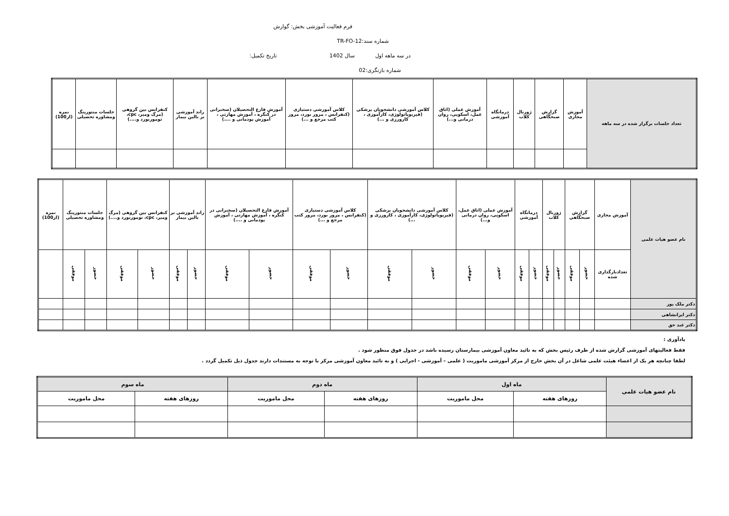فرم فعالیت آموزشی بخش: گوارش
شماره سند:TR-FO-12
در سه ماهه اول سال 1402 تاریخ تکمیل:
شماره بازنگری:02
| تعداد جلسات برگزار شده در سه ماهه | آموزش مجازی | گزارش صبحگاهی | ژورنال کلاب | درمانگاه آموزشی | آموزش عملی (اتاق عمل، اسکوپی، روان درمانی و...) | کلاس آموزشی دانشجویان پزشکی (فیزیوپاتولوژی، کارآموزی ، کارورزی و ...) | کلاس آموزشی دستیاری (کنفرانس ، مرور بورد، مرور کتب مرجع و ...) | آموزش فارغ التحصیلان (سخنرانی در کنگره ، آموزش مهارتی ، آموزش پودمانی و ....) | راند آموزشی بر بالین بیمار | کنفرانس بین گروهی (مرگ ومیر، cpc، توموربورد و....) | جلسات منتورینگ ومشاوره تحصیلی | نمره (از100) |
| --- | --- | --- | --- | --- | --- | --- | --- | --- | --- | --- | --- | --- |
| نام عضو هیات علمی | آموزش مجازی | گزارش صبحگاهی | | ژورنال کلاب | | درمانگاه آموزشی | | آموزش عملی (اتاق عمل، اسکوپی، روان درمانی و...) | | کلاس آموزشی دانشجویان پزشکی (فیزیوپاتولوژی، کارآموزی ، کارورزی و ...) | | کلاس آموزشی دستیاری (کنفرانس ، مرور بورد، مرور کتب مرجع و ...) | | آموزش فارغ التحصیلان (سخنرانی در کنگره ، آموزش مهارتی ، آموزش پودمانی و ....) | | راند آموزشی بر بالین بیمار | | کنفرانس بین گروهی (مرگ ومیر، cpc، توموربورد و....) | | جلسات منتورینگ ومشاوره تحصیلی | | نمره (از100) |
| --- | --- | --- | --- | --- | --- | --- | --- | --- | --- | --- | --- | --- | --- | --- | --- | --- | --- | --- | --- | --- | --- | --- |
| | تعدادبارگذاری شده | حضور | موفقی | حضور | موفقی | حضور | موفقی | حضور | موفقی | حضور | موفقی | حضور | موفقی | حضور | موفقی | حضور | موفقی | حضور | موفقی | حضور | موفقی | |
| دکتر ملک پور | | | | | | | | | | | | | | | | | | | | | | |
| دکتر ایرانشاهی | | | | | | | | | | | | | | | | | | | | | | |
| دکتر عبد حق | | | | | | | | | | | | | | | | | | | | | | |
یادآوری :
فقط فعالیتهای آموزشی گزارش شده از طرف رئیس بخش که به تائید معاون آموزشی بیمارستان رسیده باشد در جدول فوق منظور شود .
لطفا چنانچه هر یک از اعضاء هیئت علمی شاغل در آن بخش خارج از مرکز آموزشی ماموریت ( علمی – آموزشی - اجرایی ) و به تائید معاون آموزشی مرکز با توجه به مستندات دارند جدول ذیل تکمیل گردد .
| نام عضو هیات علمی | ماه اول | | ماه دوم | | ماه سوم | |
| --- | --- | --- | --- | --- | --- | --- |
| | روزهای هفته | محل ماموریت | روزهای هفته | محل ماموریت | روزهای هفته | محل ماموریت |